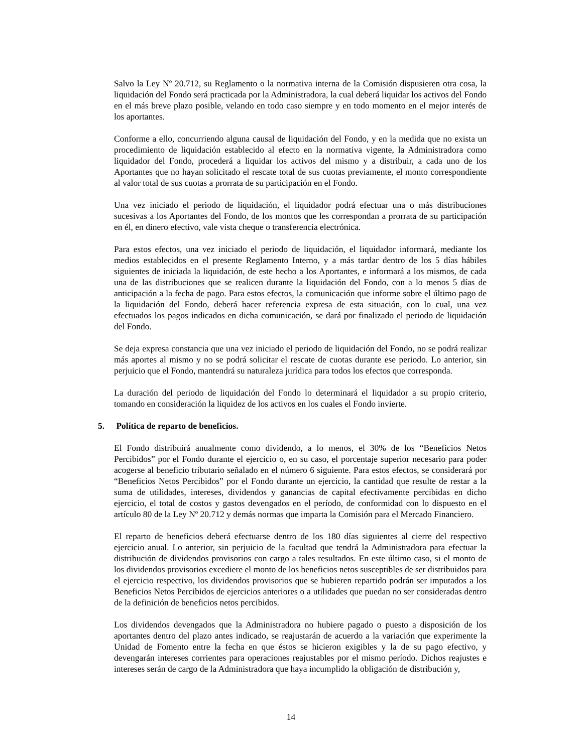Salvo la Ley Nº 20.712, su Reglamento o la normativa interna de la Comisión dispusieren otra cosa, la liquidación del Fondo será practicada por la Administradora, la cual deberá liquidar los activos del Fondo en el más breve plazo posible, velando en todo caso siempre y en todo momento en el mejor interés de los aportantes.
Conforme a ello, concurriendo alguna causal de liquidación del Fondo, y en la medida que no exista un procedimiento de liquidación establecido al efecto en la normativa vigente, la Administradora como liquidador del Fondo, procederá a liquidar los activos del mismo y a distribuir, a cada uno de los Aportantes que no hayan solicitado el rescate total de sus cuotas previamente, el monto correspondiente al valor total de sus cuotas a prorrata de su participación en el Fondo.
Una vez iniciado el periodo de liquidación, el liquidador podrá efectuar una o más distribuciones sucesivas a los Aportantes del Fondo, de los montos que les correspondan a prorrata de su participación en él, en dinero efectivo, vale vista cheque o transferencia electrónica.
Para estos efectos, una vez iniciado el periodo de liquidación, el liquidador informará, mediante los medios establecidos en el presente Reglamento Interno, y a más tardar dentro de los 5 días hábiles siguientes de iniciada la liquidación, de este hecho a los Aportantes, e informará a los mismos, de cada una de las distribuciones que se realicen durante la liquidación del Fondo, con a lo menos 5 días de anticipación a la fecha de pago. Para estos efectos, la comunicación que informe sobre el último pago de la liquidación del Fondo, deberá hacer referencia expresa de esta situación, con lo cual, una vez efectuados los pagos indicados en dicha comunicación, se dará por finalizado el periodo de liquidación del Fondo.
Se deja expresa constancia que una vez iniciado el periodo de liquidación del Fondo, no se podrá realizar más aportes al mismo y no se podrá solicitar el rescate de cuotas durante ese periodo. Lo anterior, sin perjuicio que el Fondo, mantendrá su naturaleza jurídica para todos los efectos que corresponda.
La duración del periodo de liquidación del Fondo lo determinará el liquidador a su propio criterio, tomando en consideración la liquidez de los activos en los cuales el Fondo invierte.
5. Política de reparto de beneficios.
El Fondo distribuirá anualmente como dividendo, a lo menos, el 30% de los “Beneficios Netos Percibidos” por el Fondo durante el ejercicio o, en su caso, el porcentaje superior necesario para poder acogerse al beneficio tributario señalado en el número 6 siguiente. Para estos efectos, se considerará por “Beneficios Netos Percibidos” por el Fondo durante un ejercicio, la cantidad que resulte de restar a la suma de utilidades, intereses, dividendos y ganancias de capital efectivamente percibidas en dicho ejercicio, el total de costos y gastos devengados en el período, de conformidad con lo dispuesto en el artículo 80 de la Ley Nº 20.712 y demás normas que imparta la Comisión para el Mercado Financiero.
El reparto de beneficios deberá efectuarse dentro de los 180 días siguientes al cierre del respectivo ejercicio anual. Lo anterior, sin perjuicio de la facultad que tendrá la Administradora para efectuar la distribución de dividendos provisorios con cargo a tales resultados. En este último caso, si el monto de los dividendos provisorios excediere el monto de los beneficios netos susceptibles de ser distribuidos para el ejercicio respectivo, los dividendos provisorios que se hubieren repartido podrán ser imputados a los Beneficios Netos Percibidos de ejercicios anteriores o a utilidades que puedan no ser consideradas dentro de la definición de beneficios netos percibidos.
Los dividendos devengados que la Administradora no hubiere pagado o puesto a disposición de los aportantes dentro del plazo antes indicado, se reajustarán de acuerdo a la variación que experimente la Unidad de Fomento entre la fecha en que éstos se hicieron exigibles y la de su pago efectivo, y devengarán intereses corrientes para operaciones reajustables por el mismo período. Dichos reajustes e intereses serán de cargo de la Administradora que haya incumplido la obligación de distribución y,
14